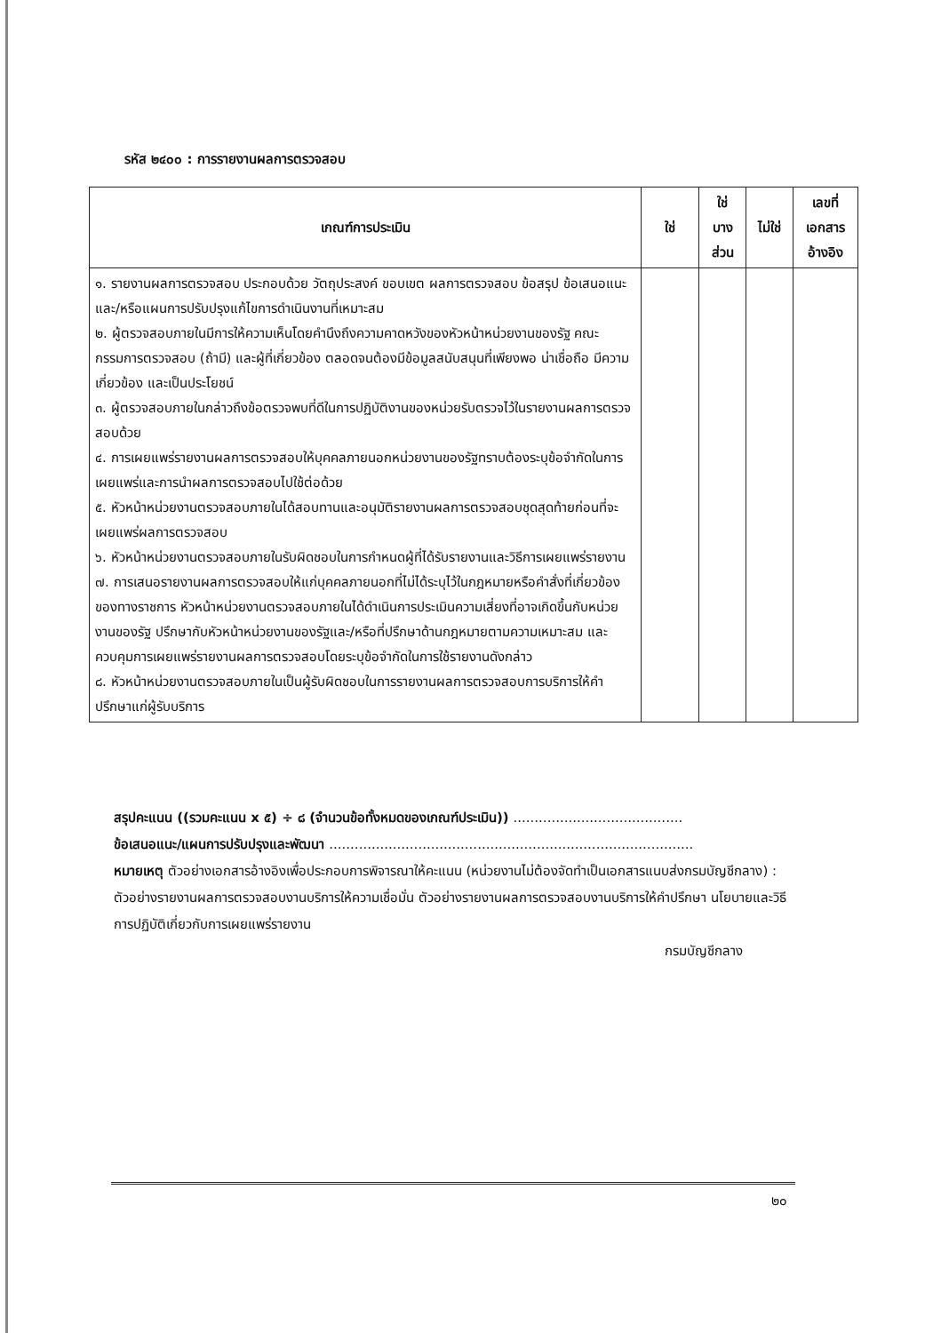รหัส ๒๔๐๐ : การรายงานผลการตรวจสอบ
| เกณฑ์การประเมิน | ใช่ | ใช่ บาง ส่วน | ไม่ใช่ | เลขที่ เอกสาร อ้างอิง |
| --- | --- | --- | --- | --- |
| ๑. รายงานผลการตรวจสอบ ประกอบด้วย วัตถุประสงค์ ขอบเขต ผลการตรวจสอบ ข้อสรุป ข้อเสนอแนะ และ/หรือแผนการปรับปรุงแก้ไขการดำเนินงานที่เหมาะสม ๒. ผู้ตรวจสอบภายในมีการให้ความเห็นโดยคำนึงถึงความคาดหวังของหัวหน้าหน่วยงานของรัฐ คณะกรรมการตรวจสอบ (ถ้ามี) และผู้ที่เกี่ยวข้อง ตลอดจนต้องมีข้อมูลสนับสนุนที่เพียงพอ น่าเชื่อถือ มีความเกี่ยวข้อง และเป็นประโยชน์ ๓. ผู้ตรวจสอบภายในกล่าวถึงข้อตรวจพบที่ดีในการปฏิบัติงานของหน่วยรับตรวจไว้ในรายงานผลการตรวจสอบด้วย ๔. การเผยแพร่รายงานผลการตรวจสอบให้บุคคลภายนอกหน่วยงานของรัฐทราบต้องระบุข้อจำกัดในการเผยแพร่และการนำผลการตรวจสอบไปใช้ต่อด้วย ๕. หัวหน้าหน่วยงานตรวจสอบภายในได้สอบทานและอนุมัติรายงานผลการตรวจสอบชุดสุดท้ายก่อนที่จะเผยแพร่ผลการตรวจสอบ ๖. หัวหน้าหน่วยงานตรวจสอบภายในรับผิดชอบในการกำหนดผู้ที่ได้รับรายงานและวิธีการเผยแพร่รายงาน ๗. การเสนอรายงานผลการตรวจสอบให้แก่บุคคลภายนอกที่ไม่ได้ระบุไว้ในกฎหมายหรือคำสั่งที่เกี่ยวข้องของทางราชการ หัวหน้าหน่วยงานตรวจสอบภายในได้ดำเนินการประเมินความเสี่ยงที่อาจเกิดขึ้นกับหน่วยงานของรัฐ ปรึกษากับหัวหน้าหน่วยงานของรัฐและ/หรือที่ปรึกษาด้านกฎหมายตามความเหมาะสม และควบคุมการเผยแพร่รายงานผลการตรวจสอบโดยระบุข้อจำกัดในการใช้รายงานดังกล่าว ๘. หัวหน้าหน่วยงานตรวจสอบภายในเป็นผู้รับผิดชอบในการรายงานผลการตรวจสอบการบริการให้คำปรึกษาแก่ผู้รับบริการ | | | | |
สรุปคะแนน ((รวมคะแนน x ๕) ÷ ๘ (จำนวนข้อทั้งหมดของเกณฑ์ประเมิน)) ........................................
ข้อเสนอแนะ/แผนการปรับปรุงและพัฒนา ......................................................................................
หมายเหตุ ตัวอย่างเอกสารอ้างอิงเพื่อประกอบการพิจารณาให้คะแนน (หน่วยงานไม่ต้องจัดทำเป็นเอกสารแนบส่งกรมบัญชีกลาง) : ตัวอย่างรายงานผลการตรวจสอบงานบริการให้ความเชื่อมั่น ตัวอย่างรายงานผลการตรวจสอบงานบริการให้คำปรึกษา นโยบายและวิธีการปฏิบัติเกี่ยวกับการเผยแพร่รายงาน
กรมบัญชีกลาง
๒๐